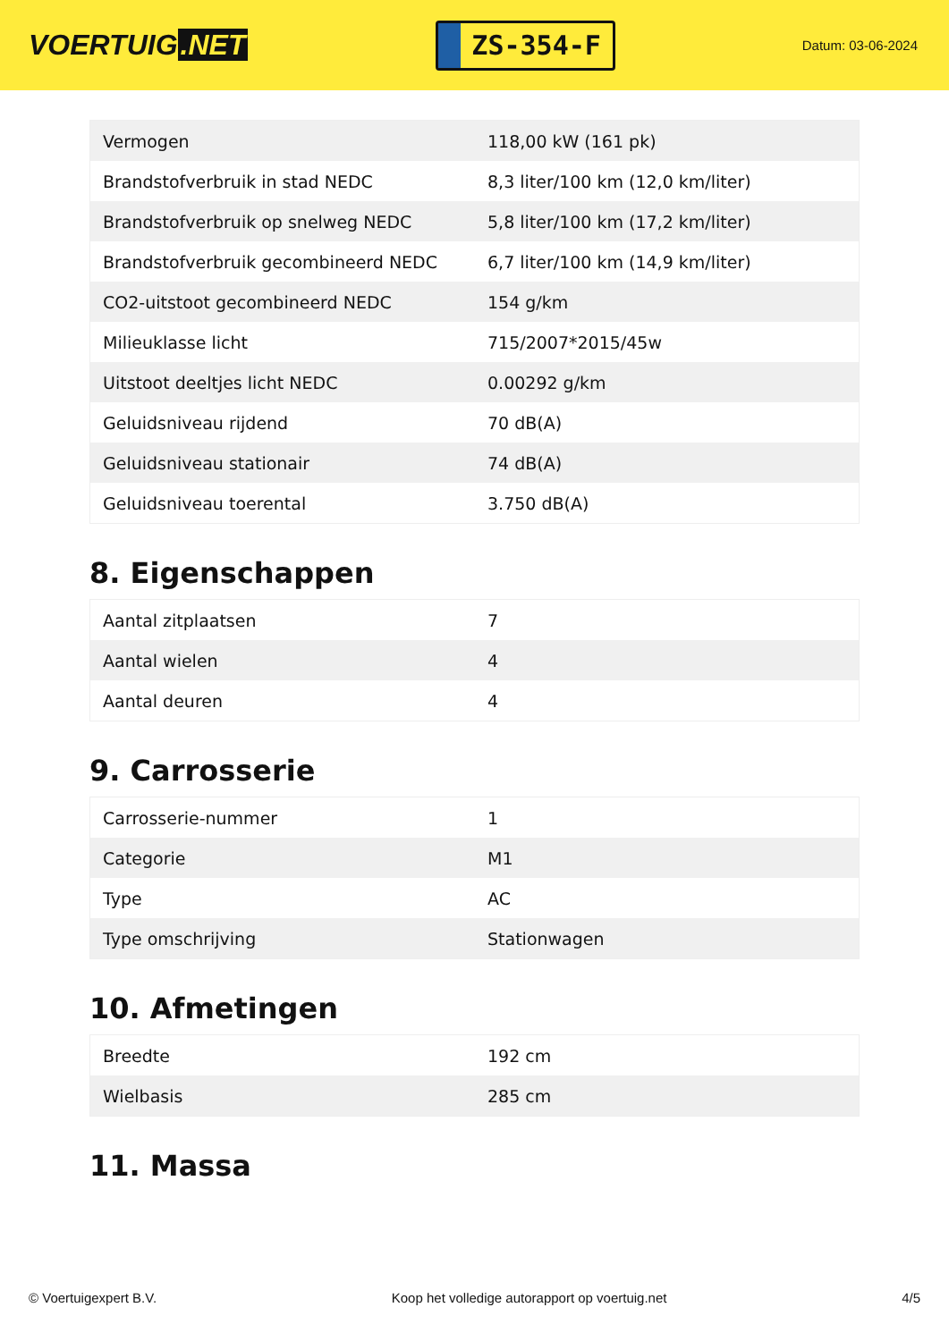VOERTUIG.NET
ZS-354-F
Datum: 03-06-2024
| Vermogen | 118,00 kW (161 pk) |
| Brandstofverbruik in stad NEDC | 8,3 liter/100 km (12,0 km/liter) |
| Brandstofverbruik op snelweg NEDC | 5,8 liter/100 km (17,2 km/liter) |
| Brandstofverbruik gecombineerd NEDC | 6,7 liter/100 km (14,9 km/liter) |
| CO2-uitstoot gecombineerd NEDC | 154 g/km |
| Milieuklasse licht | 715/2007*2015/45w |
| Uitstoot deeltjes licht NEDC | 0.00292 g/km |
| Geluidsniveau rijdend | 70 dB(A) |
| Geluidsniveau stationair | 74 dB(A) |
| Geluidsniveau toerental | 3.750 dB(A) |
8. Eigenschappen
| Aantal zitplaatsen | 7 |
| Aantal wielen | 4 |
| Aantal deuren | 4 |
9. Carrosserie
| Carrosserie-nummer | 1 |
| Categorie | M1 |
| Type | AC |
| Type omschrijving | Stationwagen |
10. Afmetingen
| Breedte | 192 cm |
| Wielbasis | 285 cm |
11. Massa
© Voertuigexpert B.V. Koop het volledige autorapport op voertuig.net 4/5